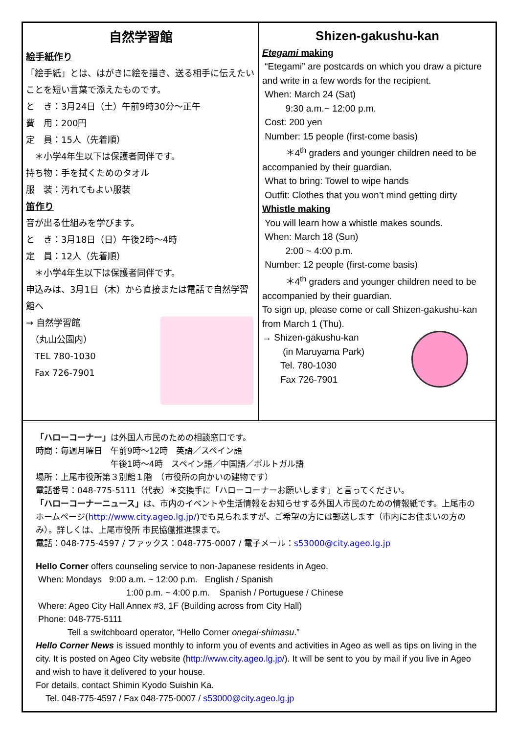自然学習館
絵手紙作り
「絵手紙」とは、はがきに絵を描き、送る相手に伝えたいことを短い言葉で添えたものです。
と　き：3月24日（土）午前9時30分～正午
費　用：200円
定　員：15人（先着順）
　＊小学4年生以下は保護者同伴です。
持ち物：手を拭くためのタオル
服　装：汚れてもよい服装
笛作り
音が出る仕組みを学びます。
と　き：3月18日（日）午後2時～4時
定　員：12人（先着順）
　＊小学4年生以下は保護者同伴です。
申込みは、3月1日（木）から直接または電話で自然学習館へ
→ 自然学習館
　（丸山公園内）
　TEL 780-1030
　Fax 726-7901
Shizen-gakushu-kan
Etegami making
“Etegami” are postcards on which you draw a picture and write in a few words for the recipient.
When: March 24 (Sat)
9:30 a.m.~ 12:00 p.m.
Cost: 200 yen
Number: 15 people (first-come basis)
＊4<sup>th</sup> graders and younger children need to be accompanied by their guardian.
What to bring: Towel to wipe hands
Outfit: Clothes that you won’t mind getting dirty
Whistle making
You will learn how a whistle makes sounds.
When: March 18 (Sun)
2:00 ~ 4:00 p.m.
Number: 12 people (first-come basis)
＊4<sup>th</sup> graders and younger children need to be accompanied by their guardian.
To sign up, please come or call Shizen-gakushu-kan from March 1 (Thu).
→ Shizen-gakushu-kan
(in Maruyama Park)
Tel. 780-1030
Fax 726-7901
「ハローコーナー」は外国人市民のための相談窓口です。
時間：毎週月曜日　午前9時～12時　英語／スペイン語
　　　　　　　　　午後1時～4時　スペイン語／中国語／ポルトガル語
場所：上尾市役所第３別館１階　（市役所の向かいの建物です）
電話番号：048-775-5111（代表）＊交換手に「ハローコーナーお願いします」と言ってください。
「ハローコーナーニュース」は、市内のイベントや生活情報をお知らせする外国人市民のための情報紙です。上尾市のホームページ(http://www.city.ageo.lg.jp/)でも見られますが、ご希望の方には郵送します（市内にお住まいの方のみ）。詳しくは、上尾市役所 市民協働推進課まで。
電話：048-775-4597 / ファックス：048-775-0007 / 電子メール：s53000@city.ageo.lg.jp
Hello Corner offers counseling service to non-Japanese residents in Ageo.
When: Mondays 9:00 a.m. ~ 12:00 p.m. English / Spanish
1:00 p.m. ~ 4:00 p.m. Spanish / Portuguese / Chinese
Where: Ageo City Hall Annex #3, 1F (Building across from City Hall)
Phone: 048-775-5111
Tell a switchboard operator, “Hello Corner onegai-shimasu.”
Hello Corner News is issued monthly to inform you of events and activities in Ageo as well as tips on living in the city. It is posted on Ageo City website (http://www.city.ageo.lg.jp/). It will be sent to you by mail if you live in Ageo and wish to have it delivered to your house.
For details, contact Shimin Kyodo Suishin Ka.
Tel. 048-775-4597 / Fax 048-775-0007 / s53000@city.ageo.lg.jp